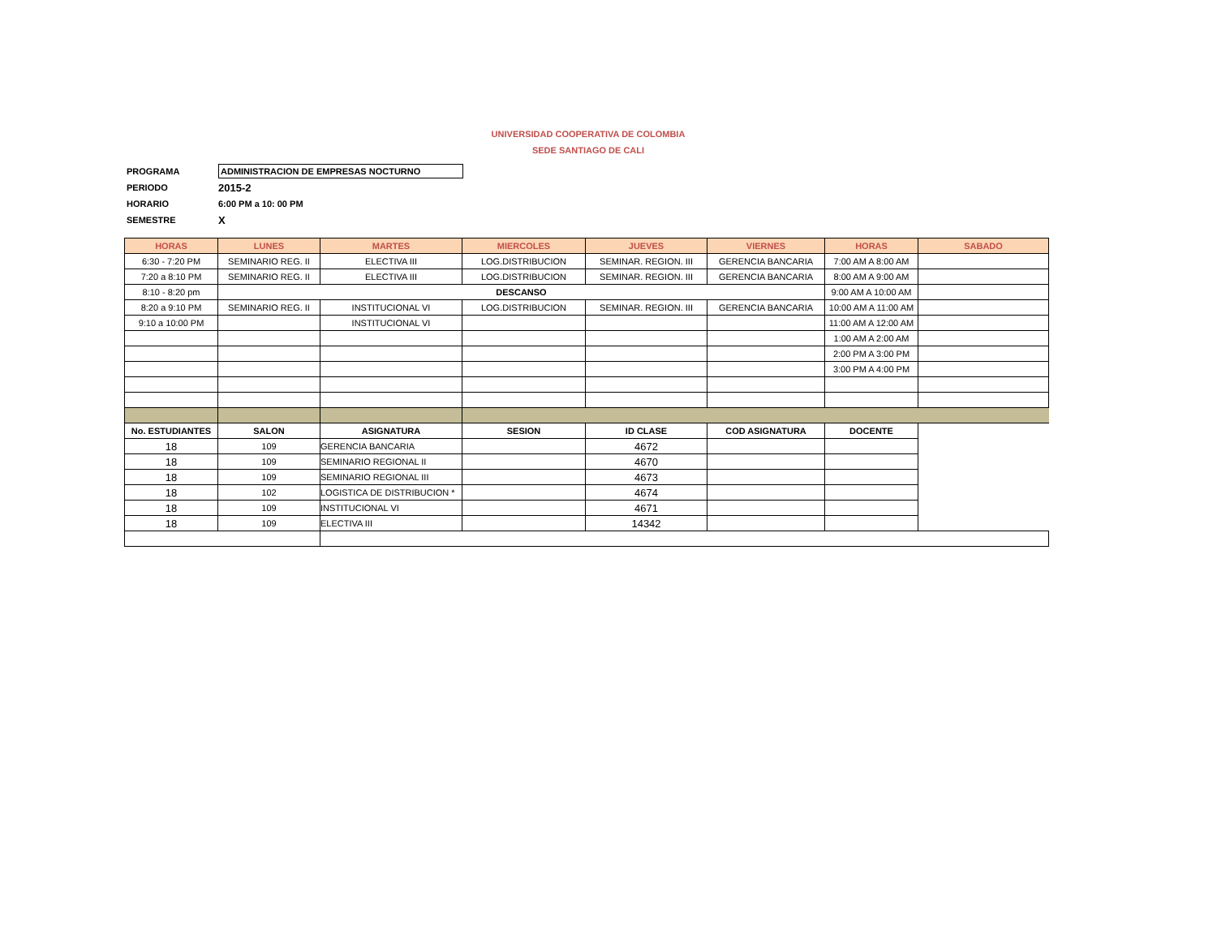UNIVERSIDAD COOPERATIVA DE COLOMBIA
SEDE SANTIAGO DE CALI
PROGRAMA ADMINISTRACION DE EMPRESAS NOCTURNO
PERIODO 2015-2
HORARIO 6:00 PM a 10: 00 PM
SEMESTRE X
| HORAS | LUNES | MARTES | MIERCOLES | JUEVES | VIERNES | HORAS | SABADO |
| --- | --- | --- | --- | --- | --- | --- | --- |
| 6:30 - 7:20 PM | SEMINARIO REG. II | ELECTIVA III | LOG.DISTRIBUCION | SEMINAR. REGION. III | GERENCIA BANCARIA | 7:00 AM A 8:00 AM | |
| 7:20 a 8:10 PM | SEMINARIO REG. II | ELECTIVA III | LOG.DISTRIBUCION | SEMINAR. REGION. III | GERENCIA BANCARIA | 8:00 AM A 9:00 AM | |
| 8:10 - 8:20 pm | DESCANSO | | | | | 9:00 AM A 10:00 AM | |
| 8:20 a 9:10 PM | SEMINARIO REG. II | INSTITUCIONAL VI | LOG.DISTRIBUCION | SEMINAR. REGION. III | GERENCIA BANCARIA | 10:00 AM A 11:00 AM | |
| 9:10 a 10:00 PM | | INSTITUCIONAL VI | | | | 11:00 AM A 12:00 AM | |
| | | | | | | 1:00 AM A 2:00 AM | |
| | | | | | | 2:00 PM A 3:00 PM | |
| | | | | | | 3:00 PM A 4:00 PM | |
| No. ESTUDIANTES | SALON | ASIGNATURA | SESION | ID CLASE | COD ASIGNATURA | DOCENTE | |
| 18 | 109 | GERENCIA BANCARIA | | 4672 | | | |
| 18 | 109 | SEMINARIO REGIONAL II | | 4670 | | | |
| 18 | 109 | SEMINARIO REGIONAL III | | 4673 | | | |
| 18 | 102 | LOGISTICA DE DISTRIBUCION * | | 4674 | | | |
| 18 | 109 | INSTITUCIONAL VI | | 4671 | | | |
| 18 | 109 | ELECTIVA III | | 14342 | | | |